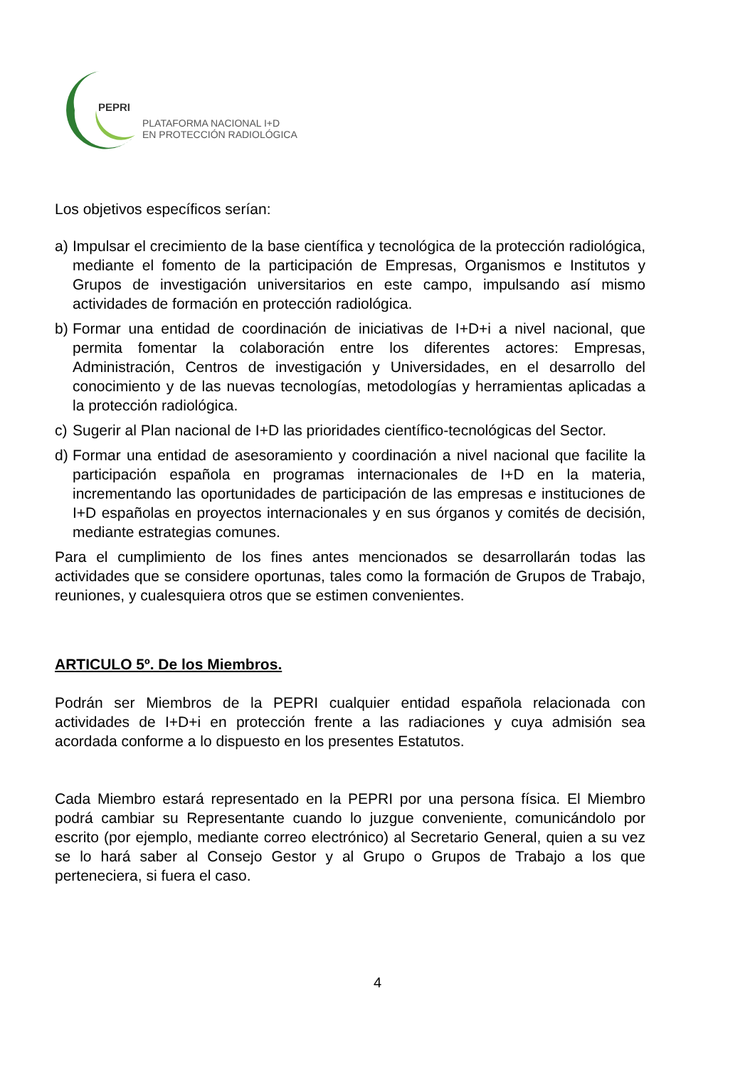PEPRI
PLATAFORMA NACIONAL I+D
EN PROTECCIÓN RADIOLÓGICA
Los objetivos específicos serían:
a) Impulsar el crecimiento de la base científica y tecnológica de la protección radiológica, mediante el fomento de la participación de Empresas, Organismos e Institutos y Grupos de investigación universitarios en este campo, impulsando así mismo actividades de formación en protección radiológica.
b) Formar una entidad de coordinación de iniciativas de I+D+i a nivel nacional, que permita fomentar la colaboración entre los diferentes actores: Empresas, Administración, Centros de investigación y Universidades, en el desarrollo del conocimiento y de las nuevas tecnologías, metodologías y herramientas aplicadas a la protección radiológica.
c) Sugerir al Plan nacional de I+D las prioridades científico-tecnológicas del Sector.
d) Formar una entidad de asesoramiento y coordinación a nivel nacional que facilite la participación española en programas internacionales de I+D en la materia, incrementando las oportunidades de participación de las empresas e instituciones de I+D españolas en proyectos internacionales y en sus órganos y comités de decisión, mediante estrategias comunes.
Para el cumplimiento de los fines antes mencionados se desarrollarán todas las actividades que se considere oportunas, tales como la formación de Grupos de Trabajo, reuniones, y cualesquiera otros que se estimen convenientes.
ARTICULO 5º. De los Miembros.
Podrán ser Miembros de la PEPRI cualquier entidad española relacionada con actividades de I+D+i en protección frente a las radiaciones y cuya admisión sea acordada conforme a lo dispuesto en los presentes Estatutos.
Cada Miembro estará representado en la PEPRI por una persona física. El Miembro podrá cambiar su Representante cuando lo juzgue conveniente, comunicándolo por escrito (por ejemplo, mediante correo electrónico) al Secretario General, quien a su vez se lo hará saber al Consejo Gestor y al Grupo o Grupos de Trabajo a los que perteneciera, si fuera el caso.
4